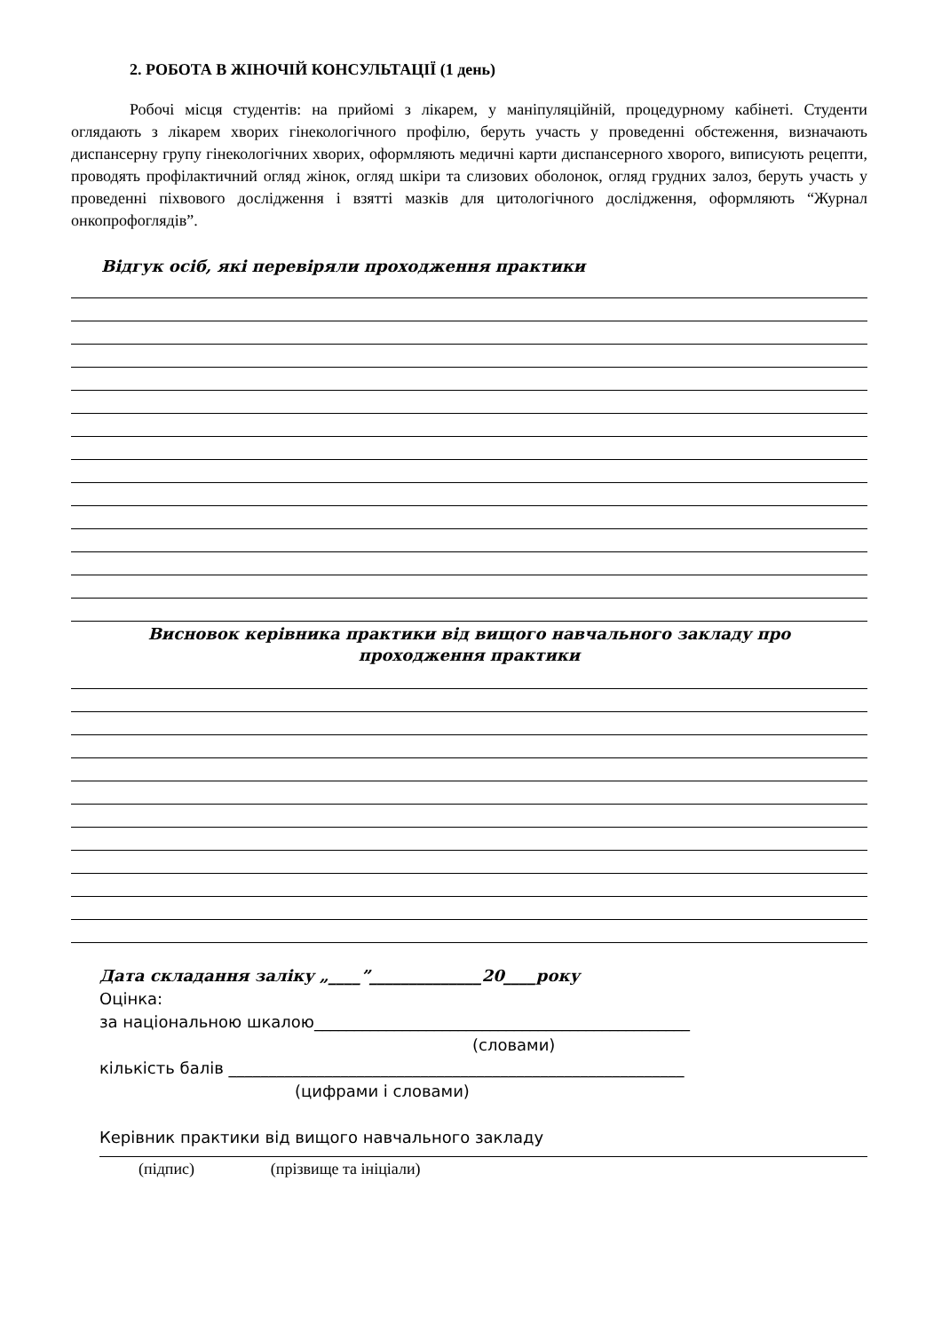2. РОБОТА В ЖІНОЧІЙ КОНСУЛЬТАЦІЇ (1 день)
Робочі місця студентів: на прийомі з лікарем, у маніпуляційній, процедурному кабінеті. Студенти оглядають з лікарем хворих гінекологічного профілю, беруть участь у проведенні обстеження, визначають диспансерну групу гінекологічних хворих, оформляють медичні карти диспансерного хворого, виписують рецепти, проводять профілактичний огляд жінок, огляд шкіри та слизових оболонок, огляд грудних залоз, беруть участь у проведенні піхвового дослідження і взятті мазків для цитологічного дослідження, оформляють “Журнал онкопрофоглядів”.
Відгук осіб, які перевіряли проходження практики
Висновок керівника практики від вищого навчального закладу про
проходження практики
Дата складання заліку „____”______________20____року
Оцінка:
за національною шкалою_______________________________________________
(словами)
кількість балів _________________________________________________________
(цифрами і словами)
Керівник практики від вищого навчального закладу
(підпис) (прізвище та ініціали)